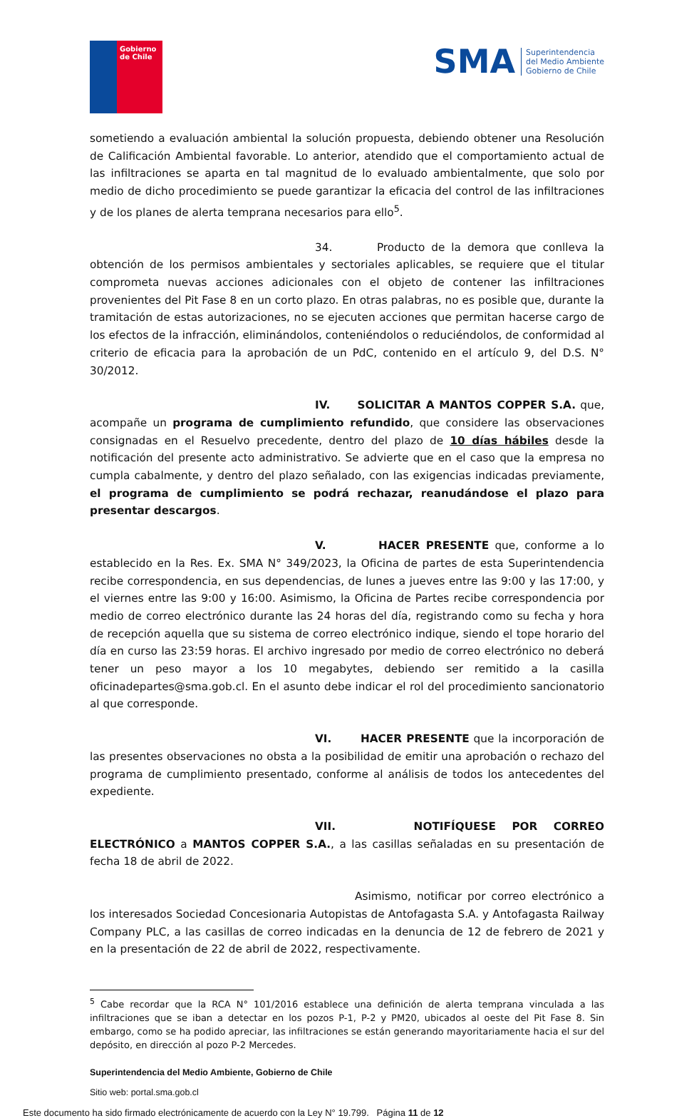Gobierno
de Chile
SMA
Superintendencia
del Medio Ambiente
Gobierno de Chile
sometiendo a evaluación ambiental la solución propuesta, debiendo obtener una Resolución de Calificación Ambiental favorable. Lo anterior, atendido que el comportamiento actual de las infiltraciones se aparta en tal magnitud de lo evaluado ambientalmente, que solo por medio de dicho procedimiento se puede garantizar la eficacia del control de las infiltraciones y de los planes de alerta temprana necesarios para ello<sup>5</sup>.
34. Producto de la demora que conlleva la obtención de los permisos ambientales y sectoriales aplicables, se requiere que el titular comprometa nuevas acciones adicionales con el objeto de contener las infiltraciones provenientes del Pit Fase 8 en un corto plazo. En otras palabras, no es posible que, durante la tramitación de estas autorizaciones, no se ejecuten acciones que permitan hacerse cargo de los efectos de la infracción, eliminándolos, conteniéndolos o reduciéndolos, de conformidad al criterio de eficacia para la aprobación de un PdC, contenido en el artículo 9, del D.S. N° 30/2012.
IV. SOLICITAR A MANTOS COPPER S.A. que, acompañe un programa de cumplimiento refundido, que considere las observaciones consignadas en el Resuelvo precedente, dentro del plazo de 10 días hábiles desde la notificación del presente acto administrativo. Se advierte que en el caso que la empresa no cumpla cabalmente, y dentro del plazo señalado, con las exigencias indicadas previamente, el programa de cumplimiento se podrá rechazar, reanudándose el plazo para presentar descargos.
V. HACER PRESENTE que, conforme a lo establecido en la Res. Ex. SMA N° 349/2023, la Oficina de partes de esta Superintendencia recibe correspondencia, en sus dependencias, de lunes a jueves entre las 9:00 y las 17:00, y el viernes entre las 9:00 y 16:00. Asimismo, la Oficina de Partes recibe correspondencia por medio de correo electrónico durante las 24 horas del día, registrando como su fecha y hora de recepción aquella que su sistema de correo electrónico indique, siendo el tope horario del día en curso las 23:59 horas. El archivo ingresado por medio de correo electrónico no deberá tener un peso mayor a los 10 megabytes, debiendo ser remitido a la casilla oficinadepartes@sma.gob.cl. En el asunto debe indicar el rol del procedimiento sancionatorio al que corresponde.
VI. HACER PRESENTE que la incorporación de las presentes observaciones no obsta a la posibilidad de emitir una aprobación o rechazo del programa de cumplimiento presentado, conforme al análisis de todos los antecedentes del expediente.
VII. NOTIFÍQUESE POR CORREO ELECTRÓNICO a MANTOS COPPER S.A., a las casillas señaladas en su presentación de fecha 18 de abril de 2022.
Asimismo, notificar por correo electrónico a los interesados Sociedad Concesionaria Autopistas de Antofagasta S.A. y Antofagasta Railway Company PLC, a las casillas de correo indicadas en la denuncia de 12 de febrero de 2021 y en la presentación de 22 de abril de 2022, respectivamente.
<sup>5</sup> Cabe recordar que la RCA N° 101/2016 establece una definición de alerta temprana vinculada a las infiltraciones que se iban a detectar en los pozos P-1, P-2 y PM20, ubicados al oeste del Pit Fase 8. Sin embargo, como se ha podido apreciar, las infiltraciones se están generando mayoritariamente hacia el sur del depósito, en dirección al pozo P-2 Mercedes.
Superintendencia del Medio Ambiente, Gobierno de Chile
Sitio web: portal.sma.gob.cl
Este documento ha sido firmado electrónicamente de acuerdo con la Ley N° 19.799. Página 11 de 12